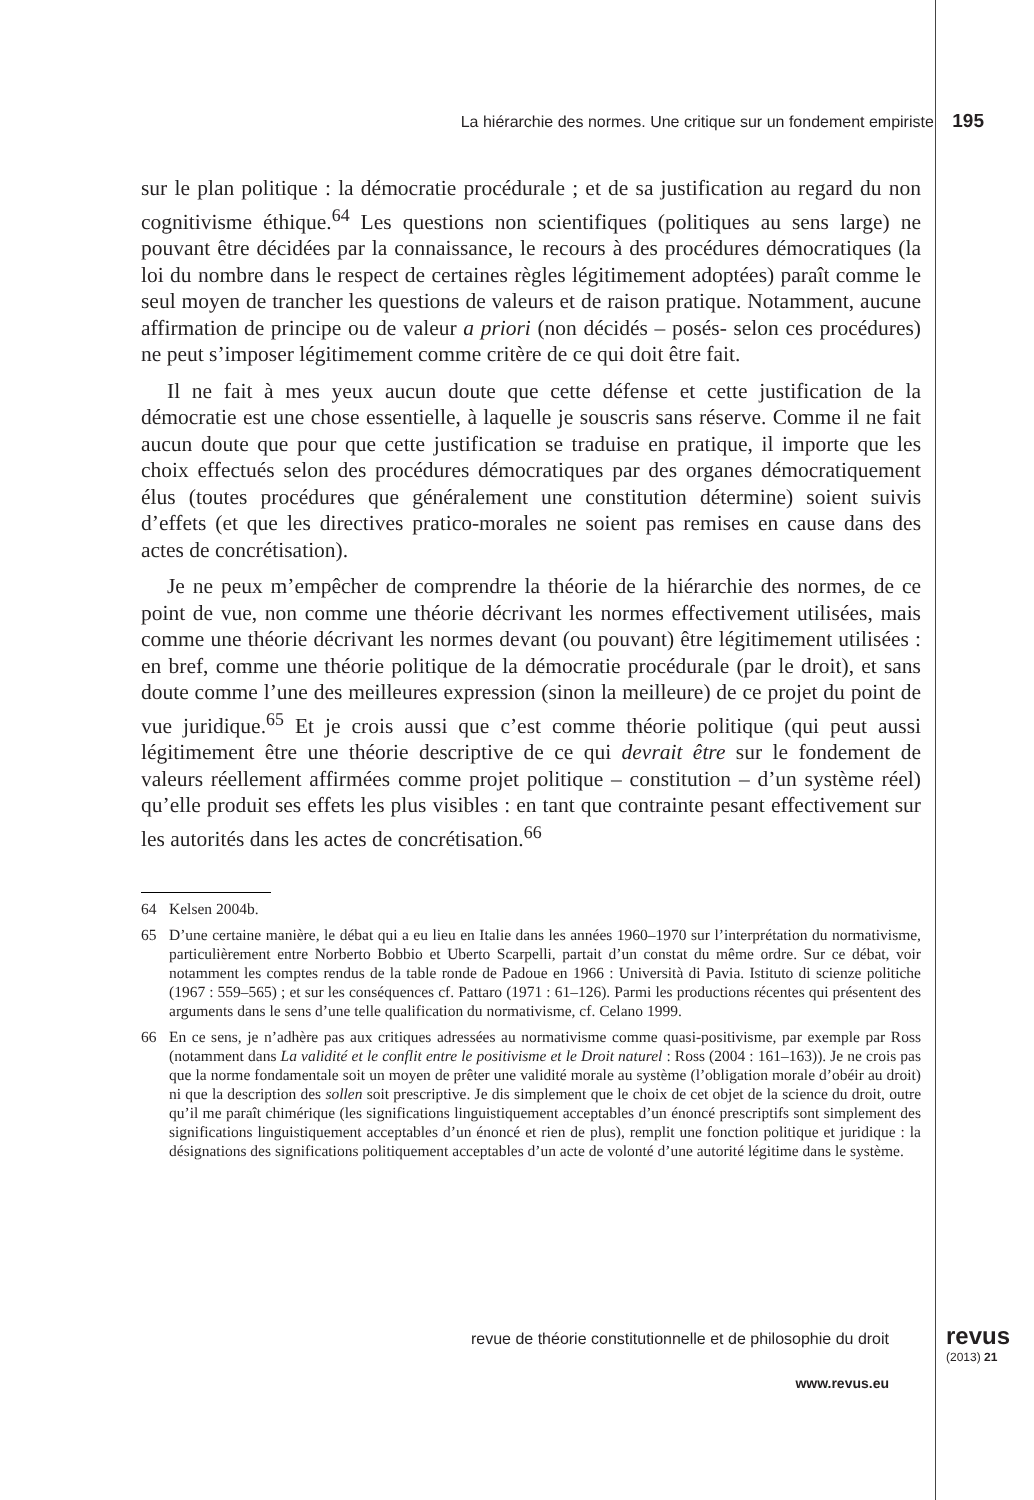La hiérarchie des normes. Une critique sur un fondement empiriste 195
sur le plan politique : la démocratie procédurale ; et de sa justification au regard du non cognitivisme éthique.<sup>64</sup> Les questions non scientifiques (politiques au sens large) ne pouvant être décidées par la connaissance, le recours à des procédures démocratiques (la loi du nombre dans le respect de certaines règles légitimement adoptées) paraît comme le seul moyen de trancher les questions de valeurs et de raison pratique. Notamment, aucune affirmation de principe ou de valeur a priori (non décidés – posés- selon ces procédures) ne peut s’imposer légitimement comme critère de ce qui doit être fait.
Il ne fait à mes yeux aucun doute que cette défense et cette justification de la démocratie est une chose essentielle, à laquelle je souscris sans réserve. Comme il ne fait aucun doute que pour que cette justification se traduise en pratique, il importe que les choix effectués selon des procédures démocratiques par des organes démocratiquement élus (toutes procédures que généralement une constitution détermine) soient suivis d’effets (et que les directives pratico-morales ne soient pas remises en cause dans des actes de concrétisation).
Je ne peux m’empêcher de comprendre la théorie de la hiérarchie des normes, de ce point de vue, non comme une théorie décrivant les normes effectivement utilisées, mais comme une théorie décrivant les normes devant (ou pouvant) être légitimement utilisées : en bref, comme une théorie politique de la démocratie procédurale (par le droit), et sans doute comme l’une des meilleures expression (sinon la meilleure) de ce projet du point de vue juridique.<sup>65</sup> Et je crois aussi que c’est comme théorie politique (qui peut aussi légitimement être une théorie descriptive de ce qui devrait être sur le fondement de valeurs réellement affirmées comme projet politique – constitution – d’un système réel) qu’elle produit ses effets les plus visibles : en tant que contrainte pesant effectivement sur les autorités dans les actes de concrétisation.<sup>66</sup>
64 Kelsen 2004b.
65 D’une certaine manière, le débat qui a eu lieu en Italie dans les années 1960–1970 sur l’interprétation du normativisme, particulièrement entre Norberto Bobbio et Uberto Scarpelli, partait d’un constat du même ordre. Sur ce débat, voir notamment les comptes rendus de la table ronde de Padoue en 1966 : Università di Pavia. Istituto di scienze politiche (1967 : 559–565) ; et sur les conséquences cf. Pattaro (1971 : 61–126). Parmi les productions récentes qui présentent des arguments dans le sens d’une telle qualification du normativisme, cf. Celano 1999.
66 En ce sens, je n’adhère pas aux critiques adressées au normativisme comme quasi-positivisme, par exemple par Ross (notamment dans La validité et le conflit entre le positivisme et le Droit naturel : Ross (2004 : 161–163)). Je ne crois pas que la norme fondamentale soit un moyen de prêter une validité morale au système (l’obligation morale d’obéir au droit) ni que la description des sollen soit prescriptive. Je dis simplement que le choix de cet objet de la science du droit, outre qu’il me paraît chimérique (les significations linguistiquement acceptables d’un énoncé prescriptifs sont simplement des significations linguistiquement acceptables d’un énoncé et rien de plus), remplit une fonction politique et juridique : la désignations des significations politiquement acceptables d’un acte de volonté d’une autorité légitime dans le système.
revue de théorie constitutionnelle et de philosophie du droit
revus
(2013) 21
www.revus.eu